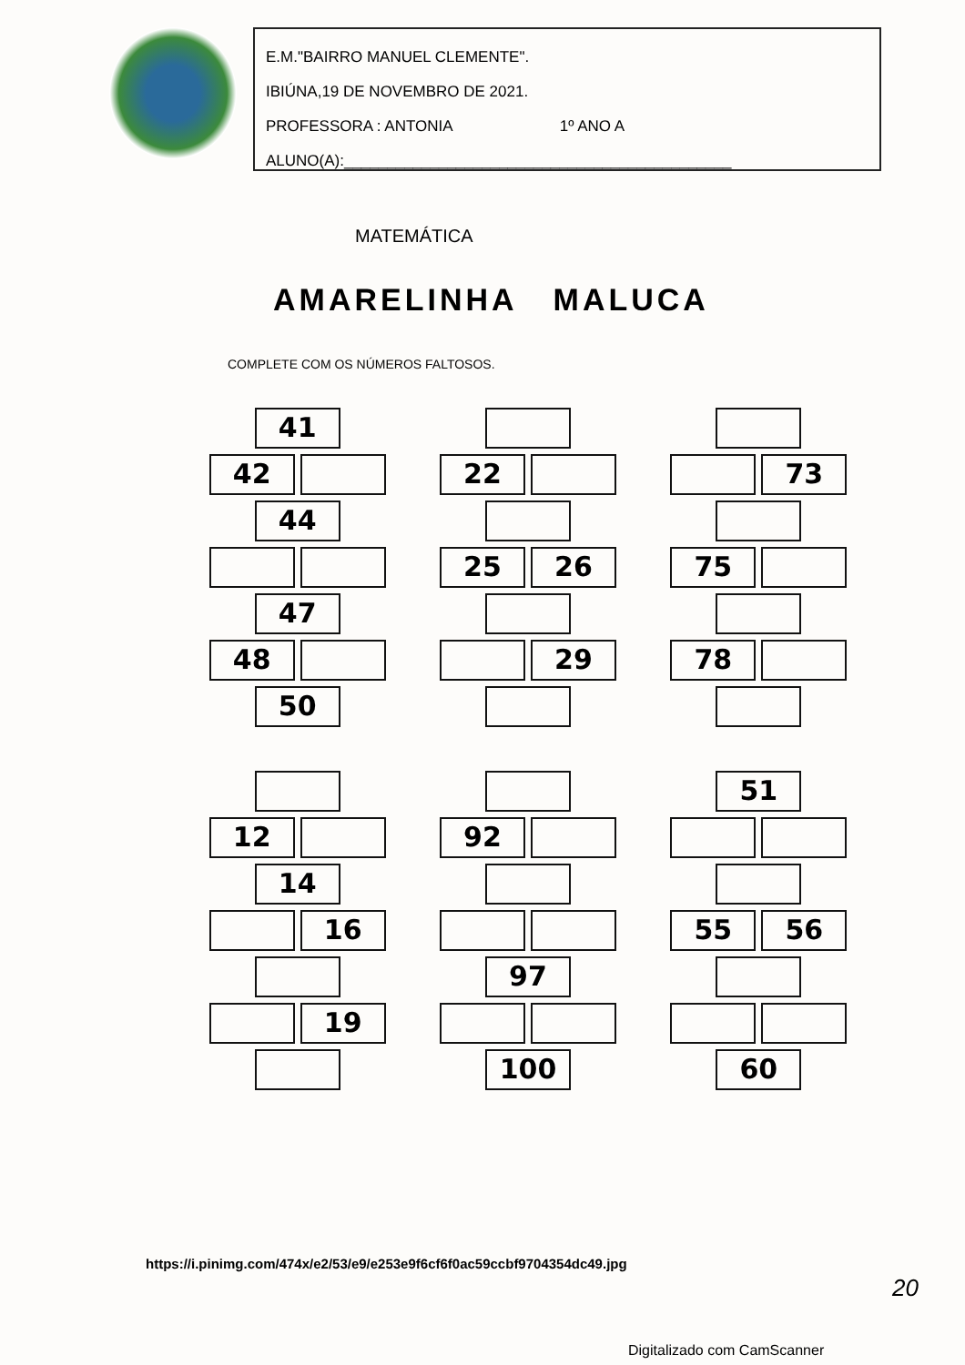E.M."BAIRRO MANUEL CLEMENTE".
IBIÚNA,19 DE NOVEMBRO DE 2021.
PROFESSORA : ANTONIA 1º ANO A
ALUNO(A):_____________________________________________
MATEMÁTICA
AMARELINHA MALUCA
COMPLETE COM OS NÚMEROS FALTOSOS.
41
42
44
47
48
50
22
25 26
29
73
75
78
12
14
16
19
92
97
100
51
55 56
60
https://i.pinimg.com/474x/e2/53/e9/e253e9f6cf6f0ac59ccbf9704354dc49.jpg
20
Digitalizado com CamScanner